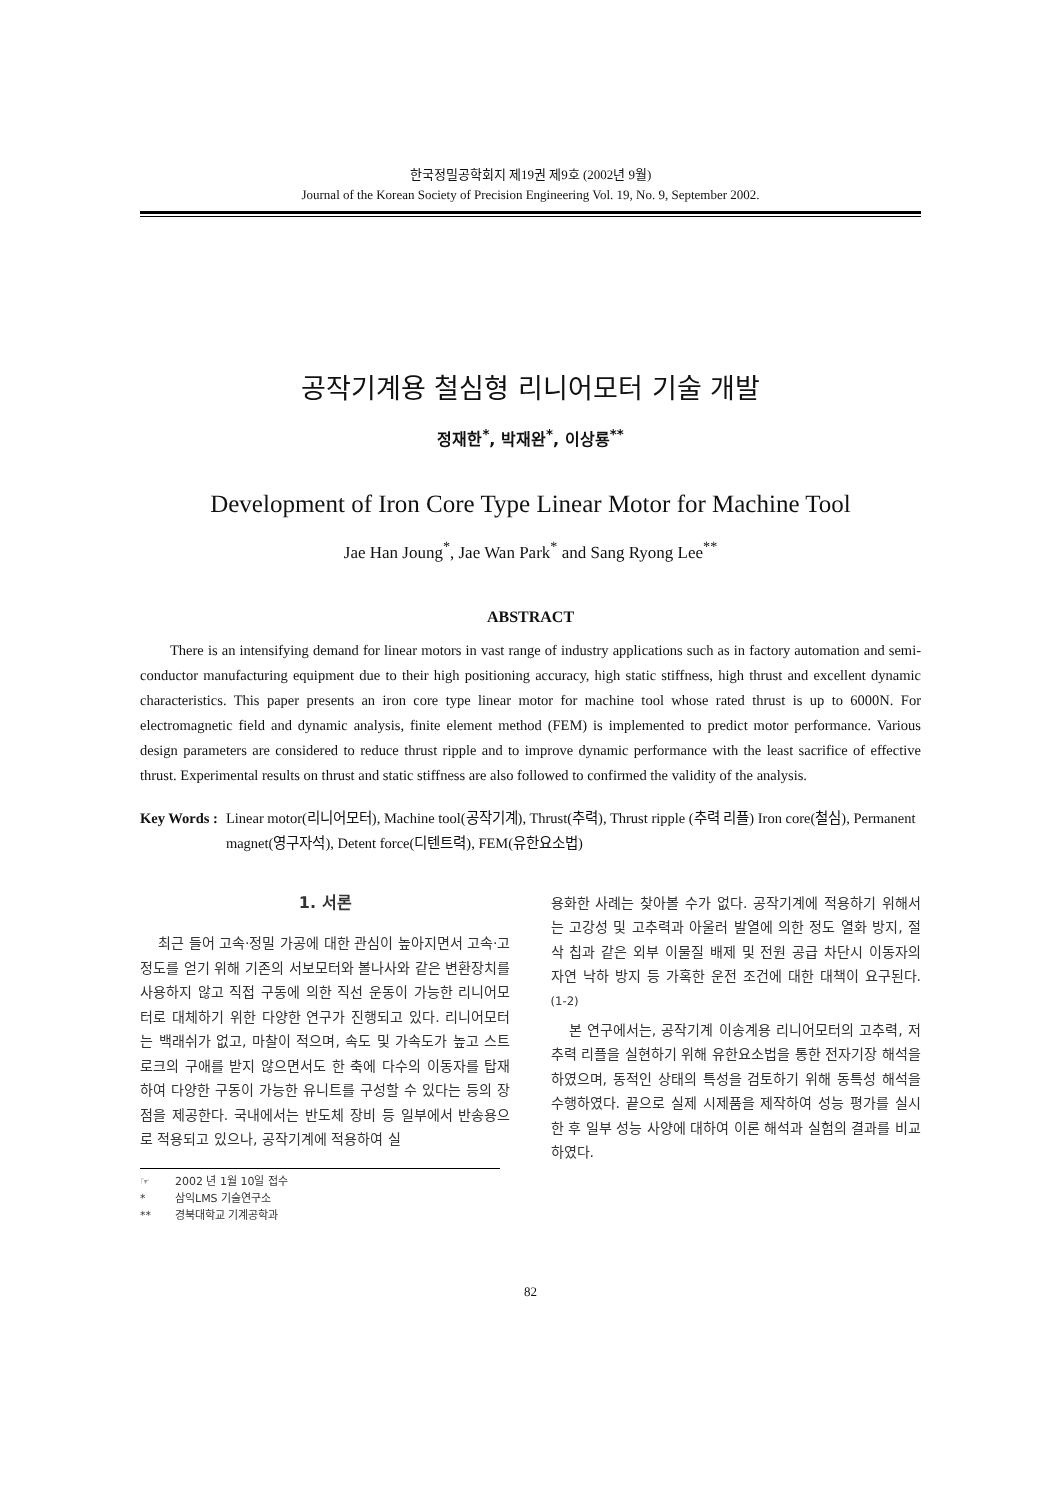한국정밀공학회지 제19권 제9호 (2002년 9월)
Journal of the Korean Society of Precision Engineering Vol. 19, No. 9, September 2002.
공작기계용 철심형 리니어모터 기술 개발
정재한<sup>*</sup>, 박재완<sup>*</sup>, 이상룡<sup>**</sup>
Development of Iron Core Type Linear Motor for Machine Tool
Jae Han Joung<sup>*</sup>, Jae Wan Park<sup>*</sup> and Sang Ryong Lee<sup>**</sup>
ABSTRACT
There is an intensifying demand for linear motors in vast range of industry applications such as in factory automation and semi-conductor manufacturing equipment due to their high positioning accuracy, high static stiffness, high thrust and excellent dynamic characteristics. This paper presents an iron core type linear motor for machine tool whose rated thrust is up to 6000N. For electromagnetic field and dynamic analysis, finite element method (FEM) is implemented to predict motor performance. Various design parameters are considered to reduce thrust ripple and to improve dynamic performance with the least sacrifice of effective thrust. Experimental results on thrust and static stiffness are also followed to confirmed the validity of the analysis.
Key Words : Linear motor(리니어모터), Machine tool(공작기계), Thrust(추력), Thrust ripple (추력 리플) Iron core(철심), Permanent magnet(영구자석), Detent force(디텐트력), FEM(유한요소법)
1. 서론
최근 들어 고속·정밀 가공에 대한 관심이 높아지면서 고속·고정도를 얻기 위해 기존의 서보모터와 볼나사와 같은 변환장치를 사용하지 않고 직접 구동에 의한 직선 운동이 가능한 리니어모터로 대체하기 위한 다양한 연구가 진행되고 있다. 리니어모터는 백래쉬가 없고, 마찰이 적으며, 속도 및 가속도가 높고 스트로크의 구애를 받지 않으면서도 한 축에 다수의 이동자를 탑재하여 다양한 구동이 가능한 유니트를 구성할 수 있다는 등의 장점을 제공한다. 국내에서는 반도체 장비 등 일부에서 반송용으로 적용되고 있으나, 공작기계에 적용하여 실
☞ 2002 년 1월 10일 접수
* 삼익LMS 기술연구소
** 경북대학교 기계공학과
용화한 사례는 찾아볼 수가 없다. 공작기계에 적용하기 위해서는 고강성 및 고추력과 아울러 발열에 의한 정도 열화 방지, 절삭 칩과 같은 외부 이물질 배제 및 전원 공급 차단시 이동자의 자연 낙하 방지 등 가혹한 운전 조건에 대한 대책이 요구된다.<sup>(1-2)</sup>
본 연구에서는, 공작기계 이송계용 리니어모터의 고추력, 저추력 리플을 실현하기 위해 유한요소법을 통한 전자기장 해석을 하였으며, 동적인 상태의 특성을 검토하기 위해 동특성 해석을 수행하였다. 끝으로 실제 시제품을 제작하여 성능 평가를 실시한 후 일부 성능 사양에 대하여 이론 해석과 실험의 결과를 비교하였다.
82